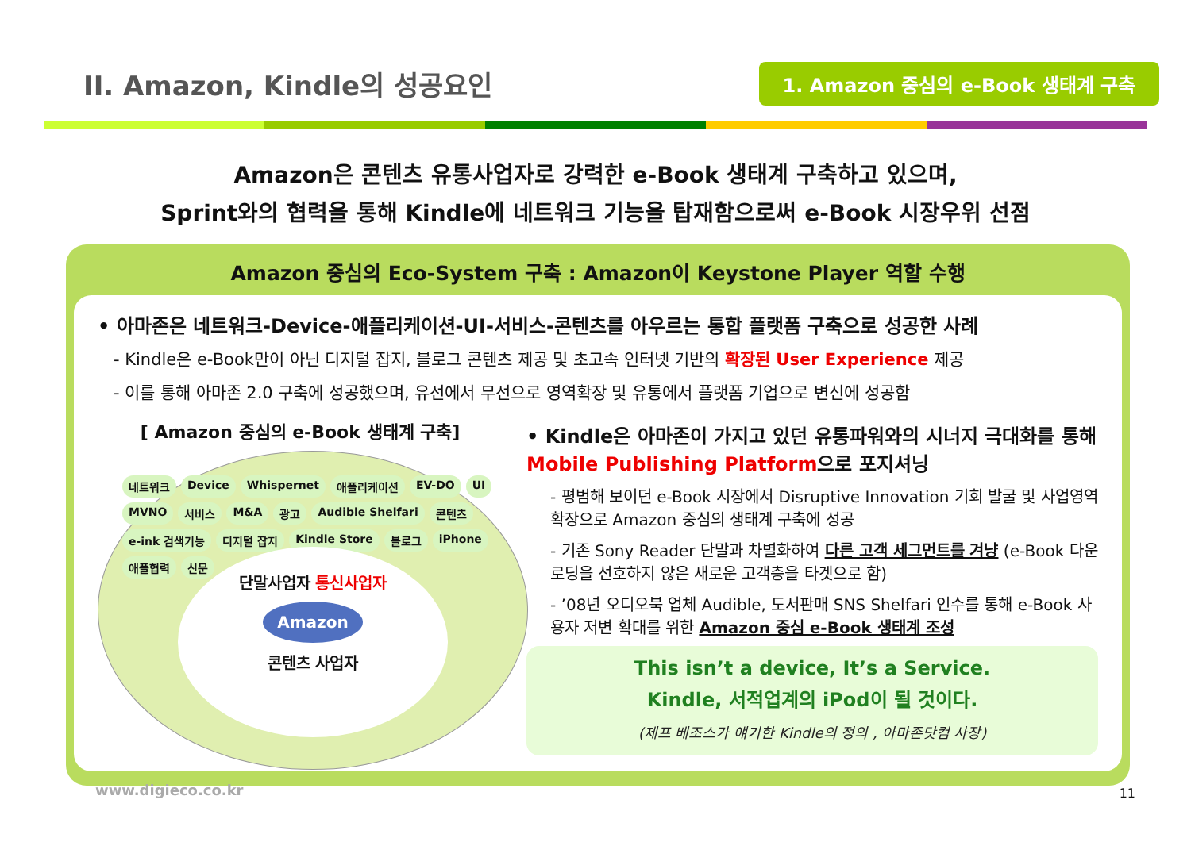II. Amazon, Kindle의 성공요인
1. Amazon 중심의 e-Book 생태계 구축
Amazon은 콘텐츠 유통사업자로 강력한 e-Book 생태계 구축하고 있으며,
Sprint와의 협력을 통해 Kindle에 네트워크 기능을 탑재함으로써 e-Book 시장우위 선점
Amazon 중심의 Eco-System 구축 : Amazon이 Keystone Player 역할 수행
• 아마존은 네트워크-Device-애플리케이션-UI-서비스-콘텐츠를 아우르는 통합 플랫폼 구축으로 성공한 사례
- Kindle은 e-Book만이 아닌 디지털 잡지, 블로그 콘텐츠 제공 및 초고속 인터넷 기반의 확장된 User Experience 제공
- 이를 통해 아마존 2.0 구축에 성공했으며, 유선에서 무선으로 영역확장 및 유통에서 플랫폼 기업으로 변신에 성공함
[ Amazon 중심의 e-Book 생태계 구축]
네트워크 Device Whispernet 애플리케이션 EV-DO UI MVNO 서비스 M&A 광고 Audible Shelfari 콘텐츠 e-ink 검색기능 디지털 잡지 Kindle Store 블로그 iPhone 애플협력 신문
단말사업자 통신사업자
Amazon
콘텐츠 사업자
• Kindle은 아마존이 가지고 있던 유통파워와의 시너지 극대화를 통해 Mobile Publishing Platform으로 포지셔닝
- 평범해 보이던 e-Book 시장에서 Disruptive Innovation 기회 발굴 및 사업영역 확장으로 Amazon 중심의 생태계 구축에 성공
- 기존 Sony Reader 단말과 차별화하여 다른 고객 세그먼트를 겨냥 (e-Book 다운로딩을 선호하지 않은 새로운 고객층을 타겟으로 함)
- ’08년 오디오북 업체 Audible, 도서판매 SNS Shelfari 인수를 통해 e-Book 사용자 저변 확대를 위한 Amazon 중심 e-Book 생태계 조성
This isn’t a device, It’s a Service.
Kindle, 서적업계의 iPod이 될 것이다.
(제프 베조스가 얘기한 Kindle의 정의 , 아마존닷컴 사장)
www.digieco.co.kr 11